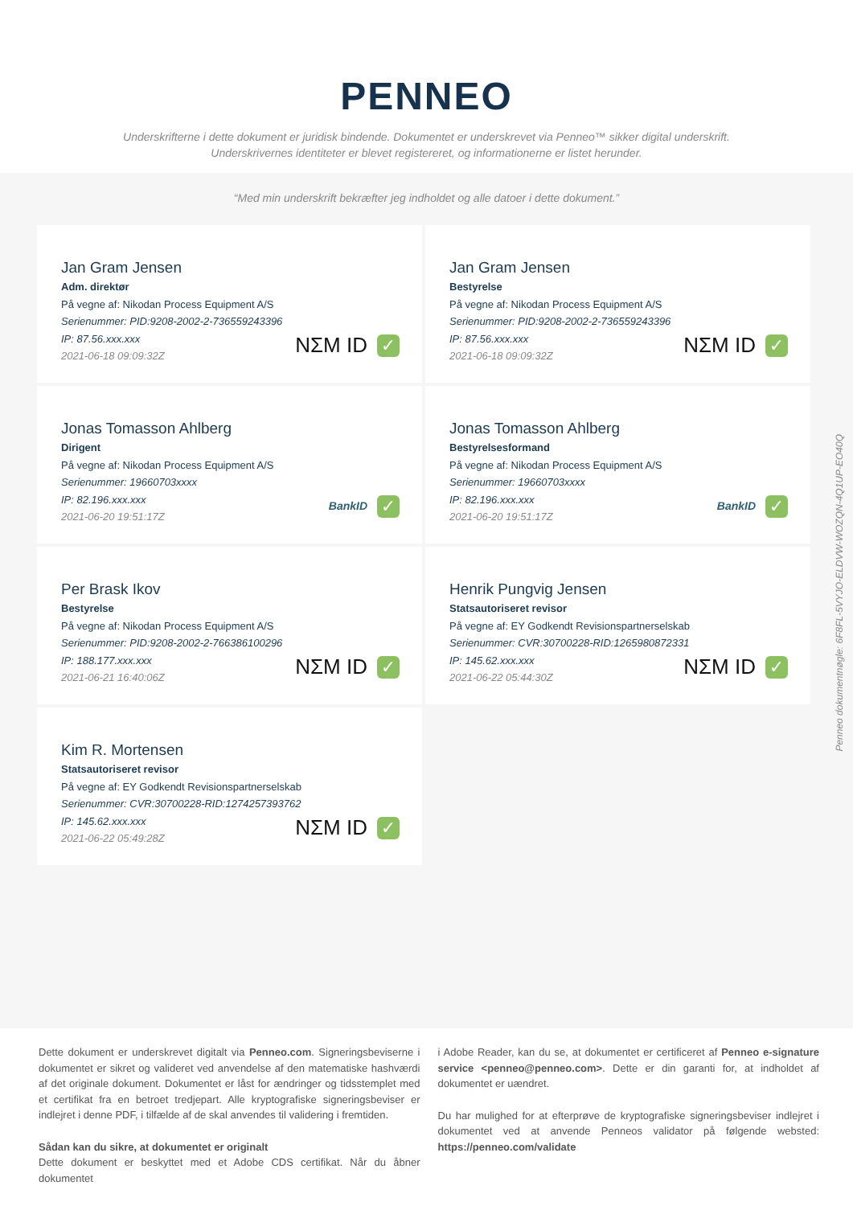PENNEO
Underskrifterne i dette dokument er juridisk bindende. Dokumentet er underskrevet via Penneo™ sikker digital underskrift.
Underskrivernes identiteter er blevet registereret, og informationerne er listet herunder.
“Med min underskrift bekræfter jeg indholdet og alle datoer i dette dokument.”
Jan Gram Jensen
Adm. direktør
På vegne af: Nikodan Process Equipment A/S
Serienummer: PID:9208-2002-2-736559243396
IP: 87.56.xxx.xxx
2021-06-18 09:09:32Z
NΣM ID ✓
Jan Gram Jensen
Bestyrelse
På vegne af: Nikodan Process Equipment A/S
Serienummer: PID:9208-2002-2-736559243396
IP: 87.56.xxx.xxx
2021-06-18 09:09:32Z
NΣM ID ✓
Jonas Tomasson Ahlberg
Dirigent
På vegne af: Nikodan Process Equipment A/S
Serienummer: 19660703xxxx
IP: 82.196.xxx.xxx
2021-06-20 19:51:17Z
BankID ✓
Jonas Tomasson Ahlberg
Bestyrelsesformand
På vegne af: Nikodan Process Equipment A/S
Serienummer: 19660703xxxx
IP: 82.196.xxx.xxx
2021-06-20 19:51:17Z
BankID ✓
Per Brask Ikov
Bestyrelse
På vegne af: Nikodan Process Equipment A/S
Serienummer: PID:9208-2002-2-766386100296
IP: 188.177.xxx.xxx
2021-06-21 16:40:06Z
NΣM ID ✓
Henrik Pungvig Jensen
Statsautoriseret revisor
På vegne af: EY Godkendt Revisionspartnerselskab
Serienummer: CVR:30700228-RID:1265980872331
IP: 145.62.xxx.xxx
2021-06-22 05:44:30Z
NΣM ID ✓
Kim R. Mortensen
Statsautoriseret revisor
På vegne af: EY Godkendt Revisionspartnerselskab
Serienummer: CVR:30700228-RID:1274257393762
IP: 145.62.xxx.xxx
2021-06-22 05:49:28Z
NΣM ID ✓
Penneo dokumentnøgle: 6F8FL-5VYJO-ELDVW-WOZQN-4Q1UP-EO40Q
Dette dokument er underskrevet digitalt via Penneo.com. Signeringsbeviserne i dokumentet er sikret og valideret ved anvendelse af den matematiske hashværdi af det originale dokument. Dokumentet er låst for ændringer og tidsstemplet med et certifikat fra en betroet tredjepart. Alle kryptografiske signeringsbeviser er indlejret i denne PDF, i tilfælde af de skal anvendes til validering i fremtiden.
Sådan kan du sikre, at dokumentet er originalt
Dette dokument er beskyttet med et Adobe CDS certifikat. Når du åbner dokumentet
i Adobe Reader, kan du se, at dokumentet er certificeret af Penneo e-signature service <penneo@penneo.com>. Dette er din garanti for, at indholdet af dokumentet er uændret.
Du har mulighed for at efterprøve de kryptografiske signeringsbeviser indlejret i dokumentet ved at anvende Penneos validator på følgende websted: https://penneo.com/validate